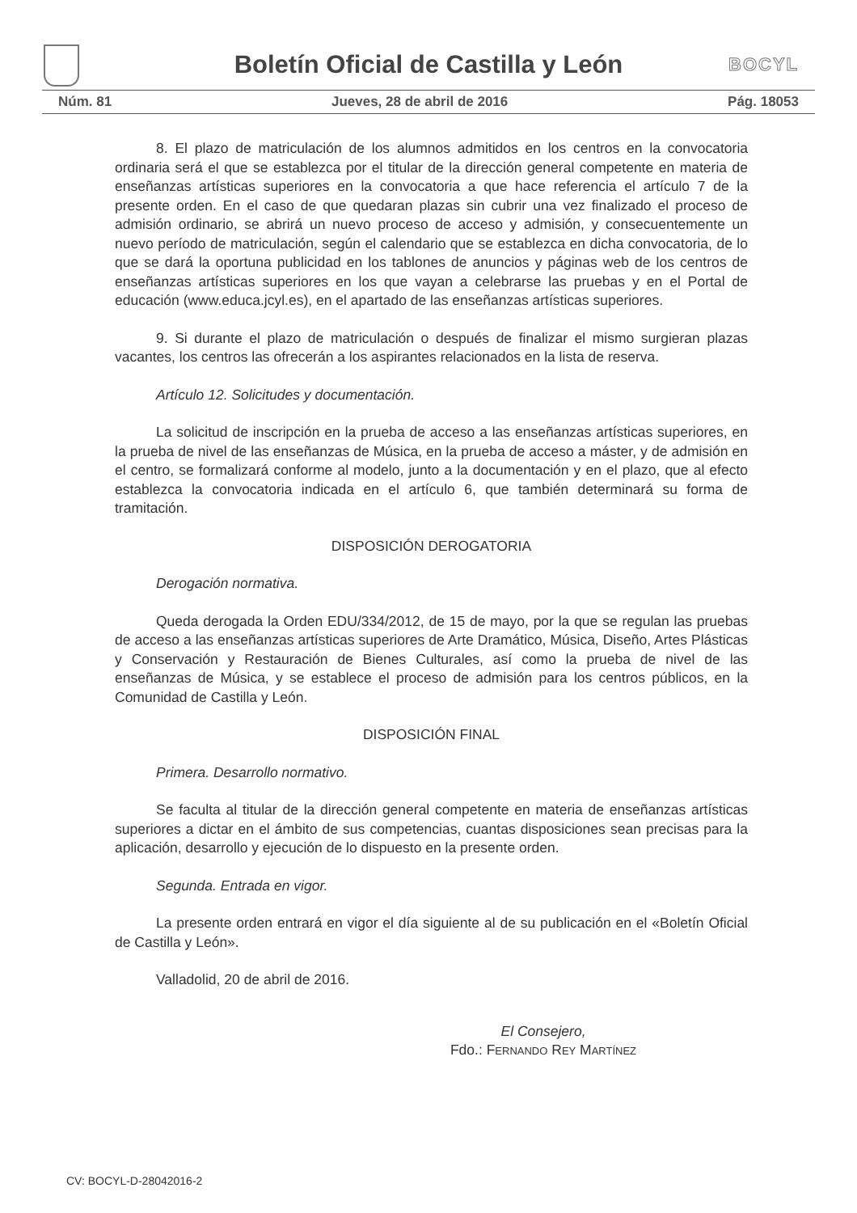Boletín Oficial de Castilla y León BOCYL
Núm. 81 Jueves, 28 de abril de 2016 Pág. 18053
8. El plazo de matriculación de los alumnos admitidos en los centros en la convocatoria ordinaria será el que se establezca por el titular de la dirección general competente en materia de enseñanzas artísticas superiores en la convocatoria a que hace referencia el artículo 7 de la presente orden. En el caso de que quedaran plazas sin cubrir una vez finalizado el proceso de admisión ordinario, se abrirá un nuevo proceso de acceso y admisión, y consecuentemente un nuevo período de matriculación, según el calendario que se establezca en dicha convocatoria, de lo que se dará la oportuna publicidad en los tablones de anuncios y páginas web de los centros de enseñanzas artísticas superiores en los que vayan a celebrarse las pruebas y en el Portal de educación (www.educa.jcyl.es), en el apartado de las enseñanzas artísticas superiores.
9. Si durante el plazo de matriculación o después de finalizar el mismo surgieran plazas vacantes, los centros las ofrecerán a los aspirantes relacionados en la lista de reserva.
Artículo 12. Solicitudes y documentación.
La solicitud de inscripción en la prueba de acceso a las enseñanzas artísticas superiores, en la prueba de nivel de las enseñanzas de Música, en la prueba de acceso a máster, y de admisión en el centro, se formalizará conforme al modelo, junto a la documentación y en el plazo, que al efecto establezca la convocatoria indicada en el artículo 6, que también determinará su forma de tramitación.
DISPOSICIÓN DEROGATORIA
Derogación normativa.
Queda derogada la Orden EDU/334/2012, de 15 de mayo, por la que se regulan las pruebas de acceso a las enseñanzas artísticas superiores de Arte Dramático, Música, Diseño, Artes Plásticas y Conservación y Restauración de Bienes Culturales, así como la prueba de nivel de las enseñanzas de Música, y se establece el proceso de admisión para los centros públicos, en la Comunidad de Castilla y León.
DISPOSICIÓN FINAL
Primera. Desarrollo normativo.
Se faculta al titular de la dirección general competente en materia de enseñanzas artísticas superiores a dictar en el ámbito de sus competencias, cuantas disposiciones sean precisas para la aplicación, desarrollo y ejecución de lo dispuesto en la presente orden.
Segunda. Entrada en vigor.
La presente orden entrará en vigor el día siguiente al de su publicación en el «Boletín Oficial de Castilla y León».
Valladolid, 20 de abril de 2016.
El Consejero,
Fdo.: FERNANDO REY MARTÍNEZ
CV: BOCYL-D-28042016-2